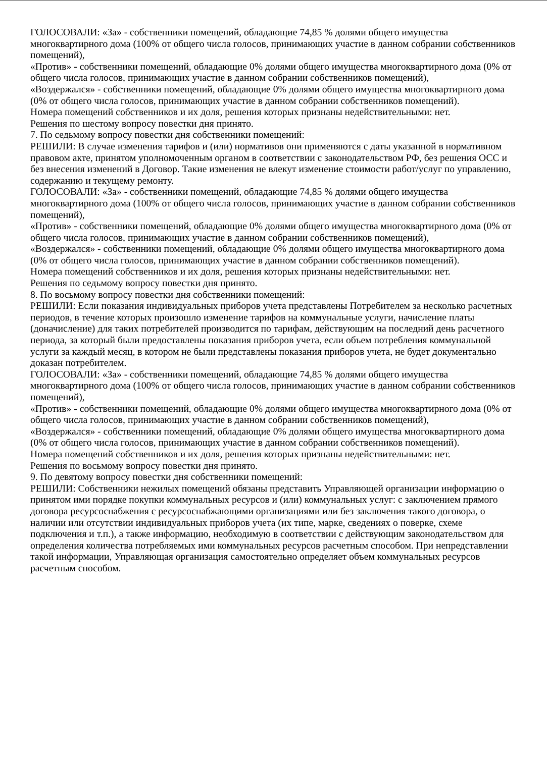ГОЛОСОВАЛИ: «За» - собственники помещений, обладающие 74,85 % долями общего имущества многоквартирного дома (100% от общего числа голосов, принимающих участие в данном собрании собственников помещений),
«Против» - собственники помещений, обладающие 0% долями общего имущества многоквартирного дома (0% от общего числа голосов, принимающих участие в данном собрании собственников помещений),
«Воздержался» - собственники помещений, обладающие 0% долями общего имущества многоквартирного дома (0% от общего числа голосов, принимающих участие в данном собрании собственников помещений).
Номера помещений собственников и их доля, решения которых признаны недействительными: нет.
Решения по шестому вопросу повестки дня принято.
7. По седьмому вопросу повестки дня собственники помещений:
РЕШИЛИ: В случае изменения тарифов и (или) нормативов они применяются с даты указанной в нормативном правовом акте, принятом уполномоченным органом в соответствии с законодательством РФ, без решения ОСС и без внесения изменений в Договор. Такие изменения не влекут изменение стоимости работ/услуг по управлению, содержанию и текущему ремонту.
ГОЛОСОВАЛИ: «За» - собственники помещений, обладающие 74,85 % долями общего имущества многоквартирного дома (100% от общего числа голосов, принимающих участие в данном собрании собственников помещений),
«Против» - собственники помещений, обладающие 0% долями общего имущества многоквартирного дома (0% от общего числа голосов, принимающих участие в данном собрании собственников помещений),
«Воздержался» - собственники помещений, обладающие 0% долями общего имущества многоквартирного дома (0% от общего числа голосов, принимающих участие в данном собрании собственников помещений).
Номера помещений собственников и их доля, решения которых признаны недействительными: нет.
Решения по седьмому вопросу повестки дня принято.
8. По восьмому вопросу повестки дня собственники помещений:
РЕШИЛИ: Если показания индивидуальных приборов учета представлены Потребителем за несколько расчетных периодов, в течение которых произошло изменение тарифов на коммунальные услуги, начисление платы (доначисление) для таких потребителей производится по тарифам, действующим на последний день расчетного периода, за который были предоставлены показания приборов учета, если объем потребления коммунальной услуги за каждый месяц, в котором не были представлены показания приборов учета, не будет документально доказан потребителем.
ГОЛОСОВАЛИ: «За» - собственники помещений, обладающие 74,85 % долями общего имущества многоквартирного дома (100% от общего числа голосов, принимающих участие в данном собрании собственников помещений),
«Против» - собственники помещений, обладающие 0% долями общего имущества многоквартирного дома (0% от общего числа голосов, принимающих участие в данном собрании собственников помещений),
«Воздержался» - собственники помещений, обладающие 0% долями общего имущества многоквартирного дома (0% от общего числа голосов, принимающих участие в данном собрании собственников помещений).
Номера помещений собственников и их доля, решения которых признаны недействительными: нет.
Решения по восьмому вопросу повестки дня принято.
9. По девятому вопросу повестки дня собственники помещений:
РЕШИЛИ: Собственники нежилых помещений обязаны представить Управляющей организации информацию о принятом ими порядке покупки коммунальных ресурсов и (или) коммунальных услуг: с заключением прямого договора ресурсоснабжения с ресурсоснабжающими организациями или без заключения такого договора, о наличии или отсутствии индивидуальных приборов учета (их типе, марке, сведениях о поверке, схеме подключения и т.п.), а также информацию, необходимую в соответствии с действующим законодательством для определения количества потребляемых ими коммунальных ресурсов расчетным способом. При непредставлении такой информации, Управляющая организация самостоятельно определяет объем коммунальных ресурсов расчетным способом.